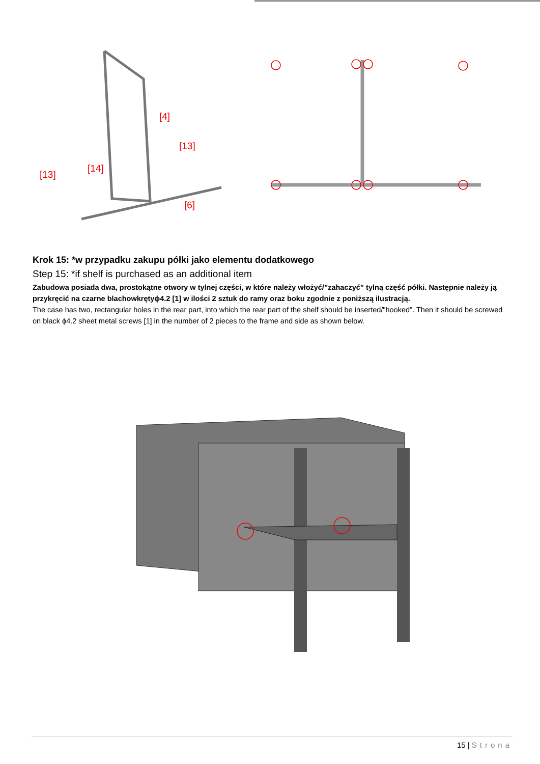[4]
[13]
[13]
[14]
[6]
Krok 15: *w przypadku zakupu półki jako elementu dodatkowego
Step 15: *if shelf is purchased as an additional item
Zabudowa posiada dwa, prostokątne otwory w tylnej części, w które należy włożyć/”zahaczyć” tylną część półki. Następnie należy ją przykręcić na czarne blachowkrętyϕ4.2 [1] w ilości 2 sztuk do ramy oraz boku zgodnie z poniższą ilustracją.
The case has two, rectangular holes in the rear part, into which the rear part of the shelf should be inserted/"hooked". Then it should be screwed on black ϕ4.2 sheet metal screws [1] in the number of 2 pieces to the frame and side as shown below.
15 | Strona